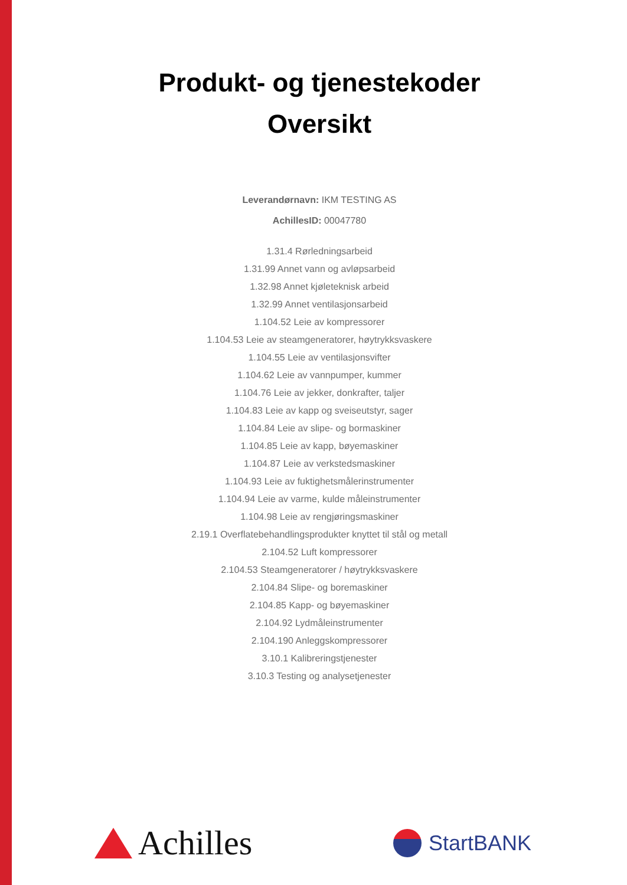Produkt- og tjenestekoder
Oversikt
Leverandørnavn: IKM TESTING AS
AchillesID: 00047780
1.31.4 Rørledningsarbeid
1.31.99 Annet vann og avløpsarbeid
1.32.98 Annet kjøleteknisk arbeid
1.32.99 Annet ventilasjonsarbeid
1.104.52 Leie av kompressorer
1.104.53 Leie av steamgeneratorer, høytrykksvaskere
1.104.55 Leie av ventilasjonsvifter
1.104.62 Leie av vannpumper, kummer
1.104.76 Leie av jekker, donkrafter, taljer
1.104.83 Leie av kapp og sveiseutstyr, sager
1.104.84 Leie av slipe- og bormaskiner
1.104.85 Leie av kapp, bøyemaskiner
1.104.87 Leie av verkstedsmaskiner
1.104.93 Leie av fuktighetsmålerinstrumenter
1.104.94 Leie av varme, kulde måleinstrumenter
1.104.98 Leie av rengjøringsmaskiner
2.19.1 Overflatebehandlingsprodukter knyttet til stål og metall
2.104.52 Luft kompressorer
2.104.53 Steamgeneratorer / høytrykksvaskere
2.104.84 Slipe- og boremaskiner
2.104.85 Kapp- og bøyemaskiner
2.104.92 Lydmåleinstrumenter
2.104.190 Anleggskompressorer
3.10.1 Kalibreringstjenester
3.10.3 Testing og analysetjenester
Achilles
StartBANK